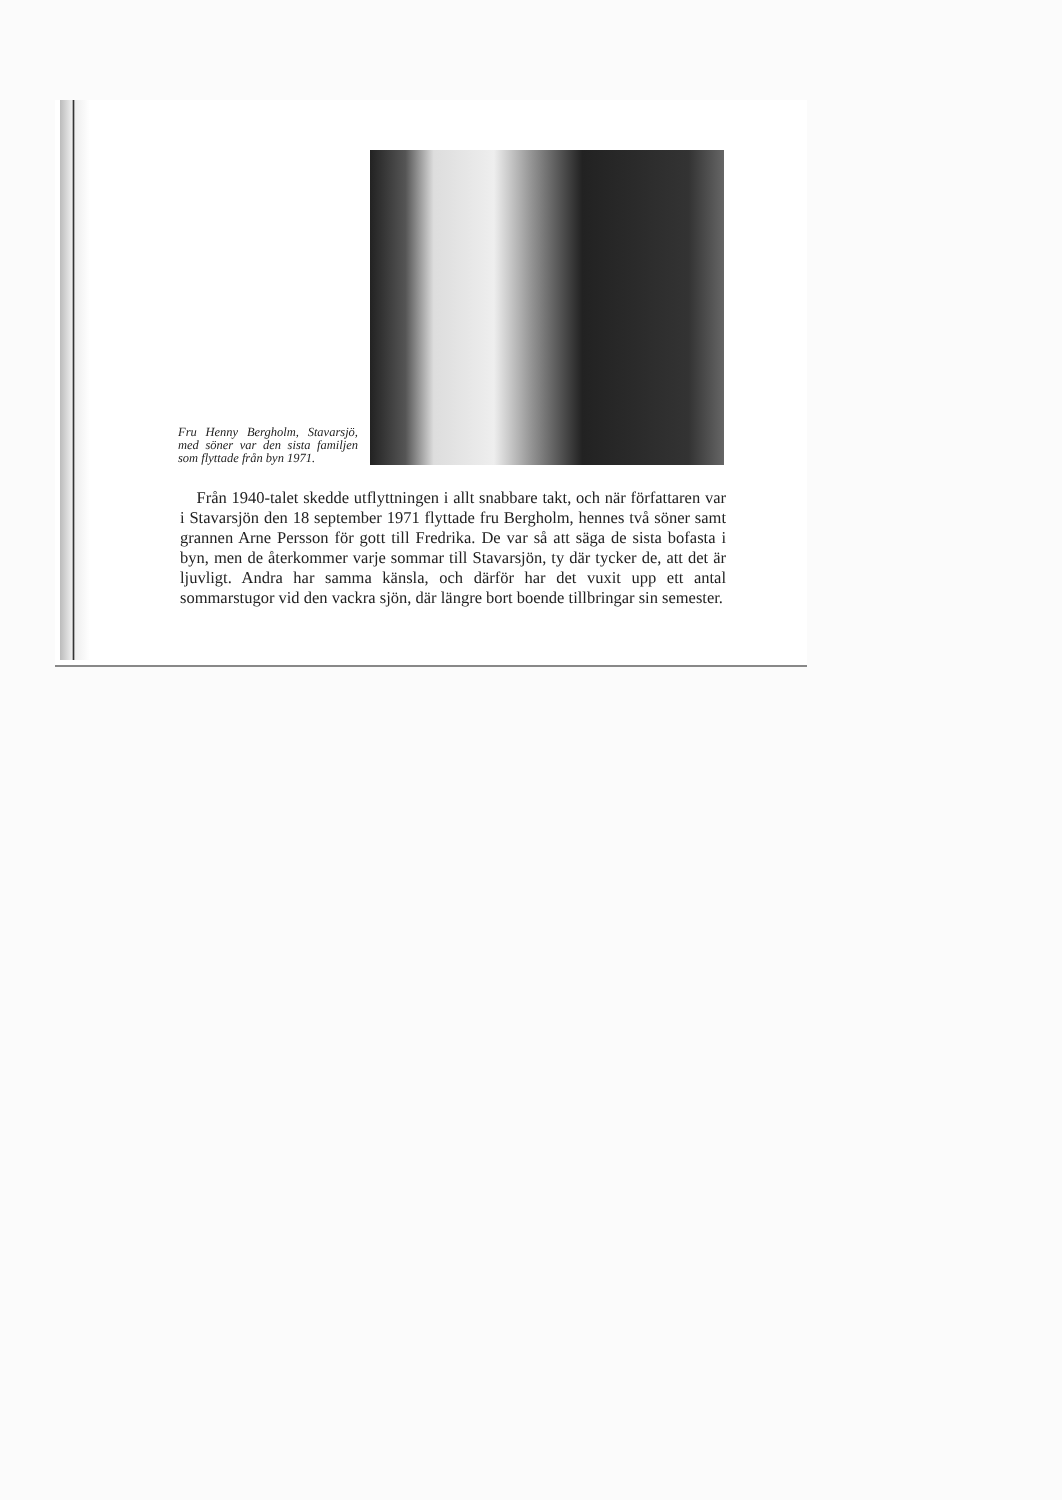Fru Henny Bergholm, Stavarsjö, med söner var den sista familjen som flyttade från byn 1971.
 Från 1940-talet skedde utflyttningen i allt snabbare takt, och när författaren var i Stavarsjön den 18 september 1971 flyttade fru Bergholm, hennes två söner samt grannen Arne Persson för gott till Fredrika. De var så att säga de sista bofasta i byn, men de återkommer varje sommar till Stavarsjön, ty där tycker de, att det är ljuvligt. Andra har samma känsla, och därför har det vuxit upp ett antal sommarstugor vid den vackra sjön, där längre bort boende tillbringar sin semester.